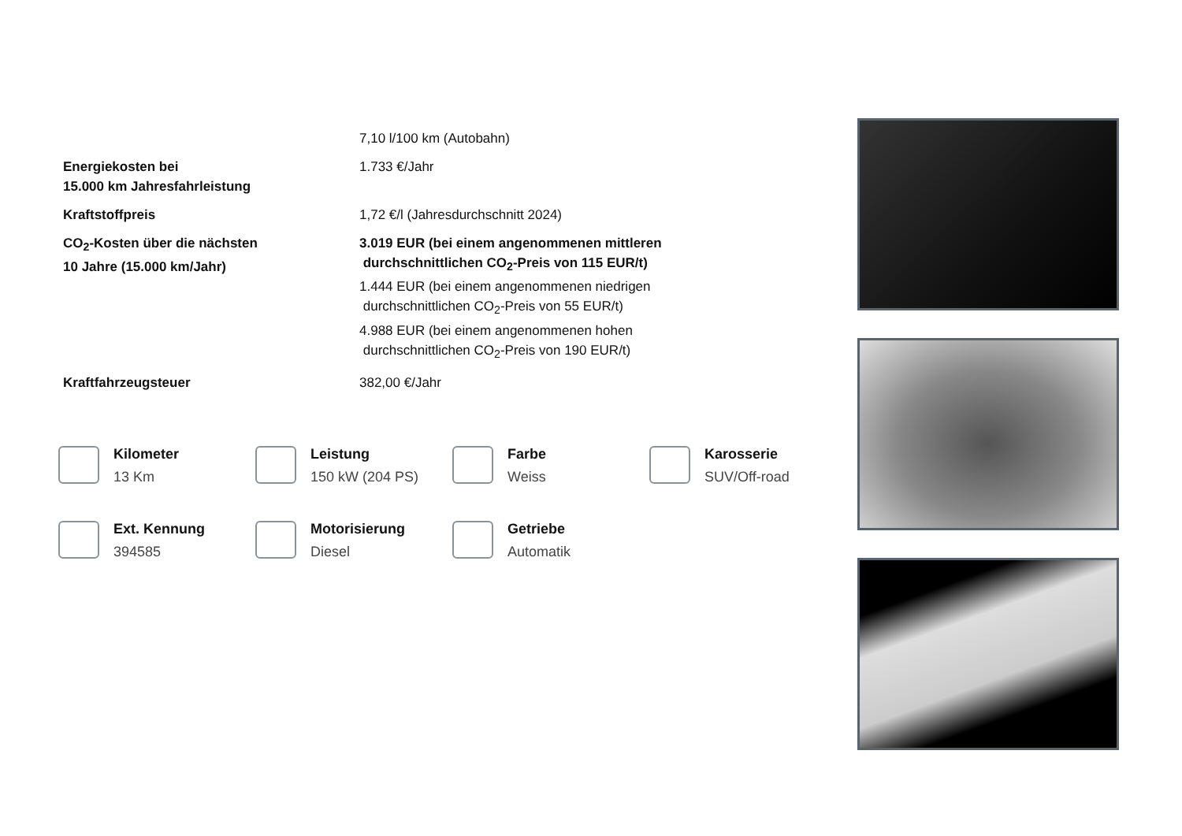| | 7,10 l/100 km (Autobahn) |
| Energiekosten bei 15.000 km Jahresfahrleistung | 1.733 €/Jahr |
| Kraftstoffpreis | 1,72 €/l (Jahresdurchschnitt 2024) |
| CO<sub>2</sub>-Kosten über die nächsten 10 Jahre (15.000 km/Jahr) | 3.019 EUR (bei einem angenommenen mittleren durchschnittlichen CO<sub>2</sub>-Preis von 115 EUR/t) 1.444 EUR (bei einem angenommenen niedrigen durchschnittlichen CO<sub>2</sub>-Preis von 55 EUR/t) 4.988 EUR (bei einem angenommenen hohen durchschnittlichen CO<sub>2</sub>-Preis von 190 EUR/t) |
| Kraftfahrzeugsteuer | 382,00 €/Jahr |
Kilometer
13 Km
Leistung
150 kW (204 PS)
Farbe
Weiss
Karosserie
SUV/Off-road
Ext. Kennung
394585
Motorisierung
Diesel
Getriebe
Automatik